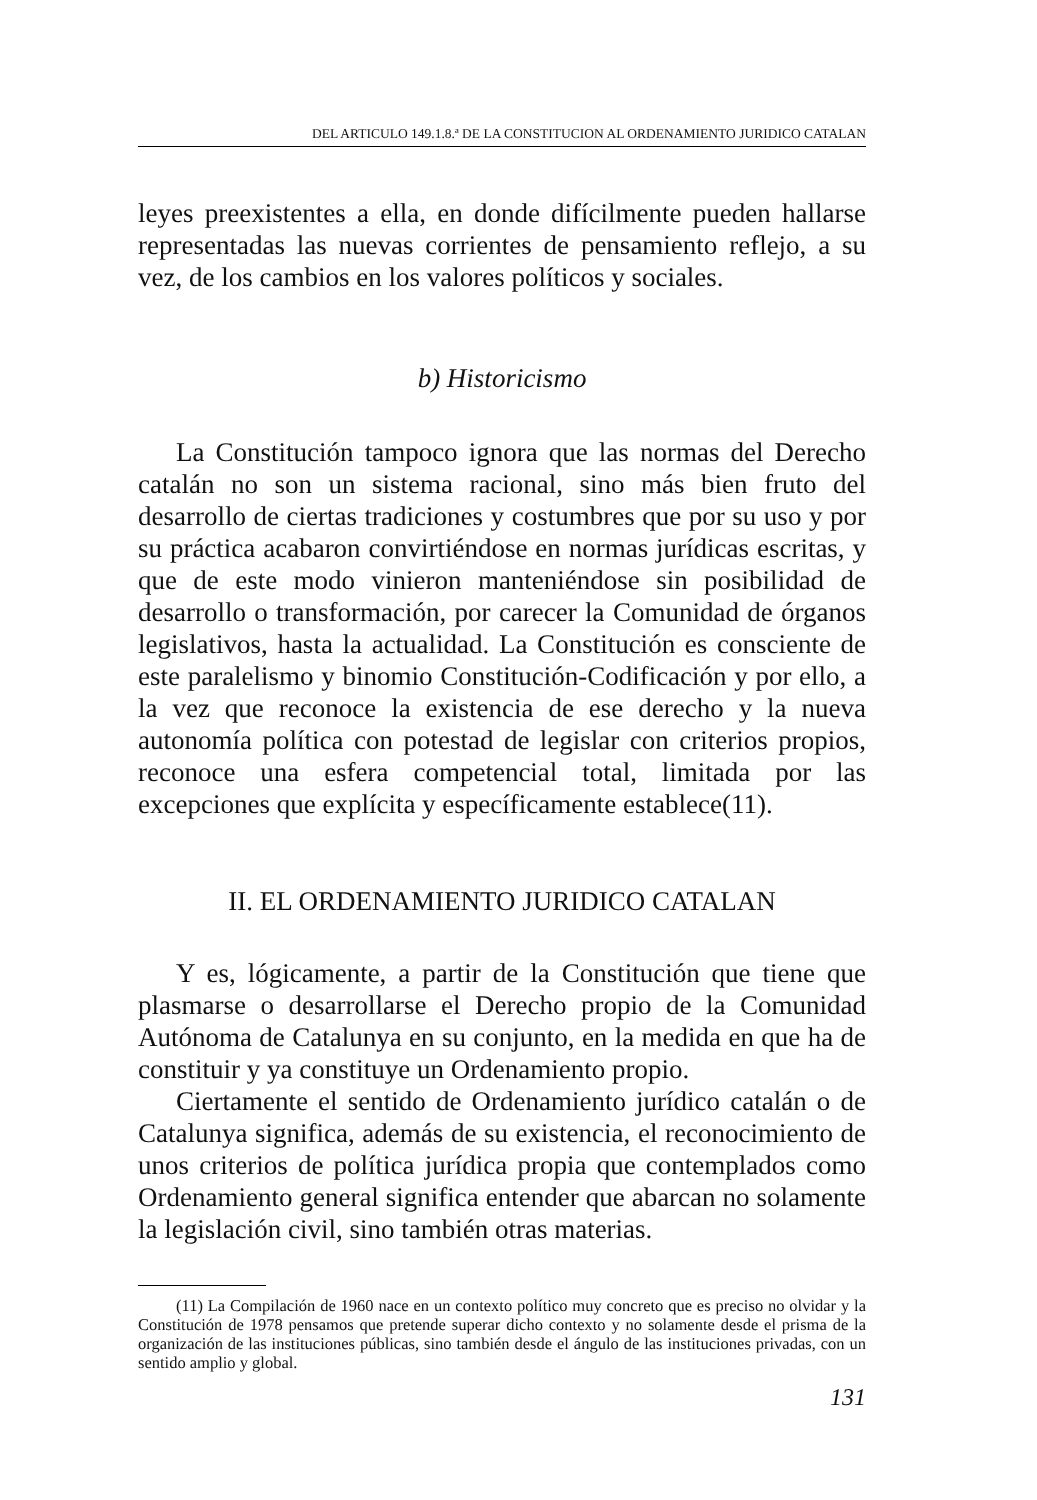DEL ARTICULO 149.1.8.ª DE LA CONSTITUCION AL ORDENAMIENTO JURIDICO CATALAN
leyes preexistentes a ella, en donde difícilmente pueden hallarse representadas las nuevas corrientes de pensamiento reflejo, a su vez, de los cambios en los valores políticos y sociales.
b) Historicismo
La Constitución tampoco ignora que las normas del Derecho catalán no son un sistema racional, sino más bien fruto del desarrollo de ciertas tradiciones y costumbres que por su uso y por su práctica acabaron convirtiéndose en normas jurídicas escritas, y que de este modo vinieron manteniéndose sin posibilidad de desarrollo o transformación, por carecer la Comunidad de órganos legislativos, hasta la actualidad. La Constitución es consciente de este paralelismo y binomio Constitución-Codificación y por ello, a la vez que reconoce la existencia de ese derecho y la nueva autonomía política con potestad de legislar con criterios propios, reconoce una esfera competencial total, limitada por las excepciones que explícita y específicamente establece(11).
II. EL ORDENAMIENTO JURIDICO CATALAN
Y es, lógicamente, a partir de la Constitución que tiene que plasmarse o desarrollarse el Derecho propio de la Comunidad Autónoma de Catalunya en su conjunto, en la medida en que ha de constituir y ya constituye un Ordenamiento propio.
Ciertamente el sentido de Ordenamiento jurídico catalán o de Catalunya significa, además de su existencia, el reconocimiento de unos criterios de política jurídica propia que contemplados como Ordenamiento general significa entender que abarcan no solamente la legislación civil, sino también otras materias.
(11) La Compilación de 1960 nace en un contexto político muy concreto que es preciso no olvidar y la Constitución de 1978 pensamos que pretende superar dicho contexto y no solamente desde el prisma de la organización de las instituciones públicas, sino también desde el ángulo de las instituciones privadas, con un sentido amplio y global.
131